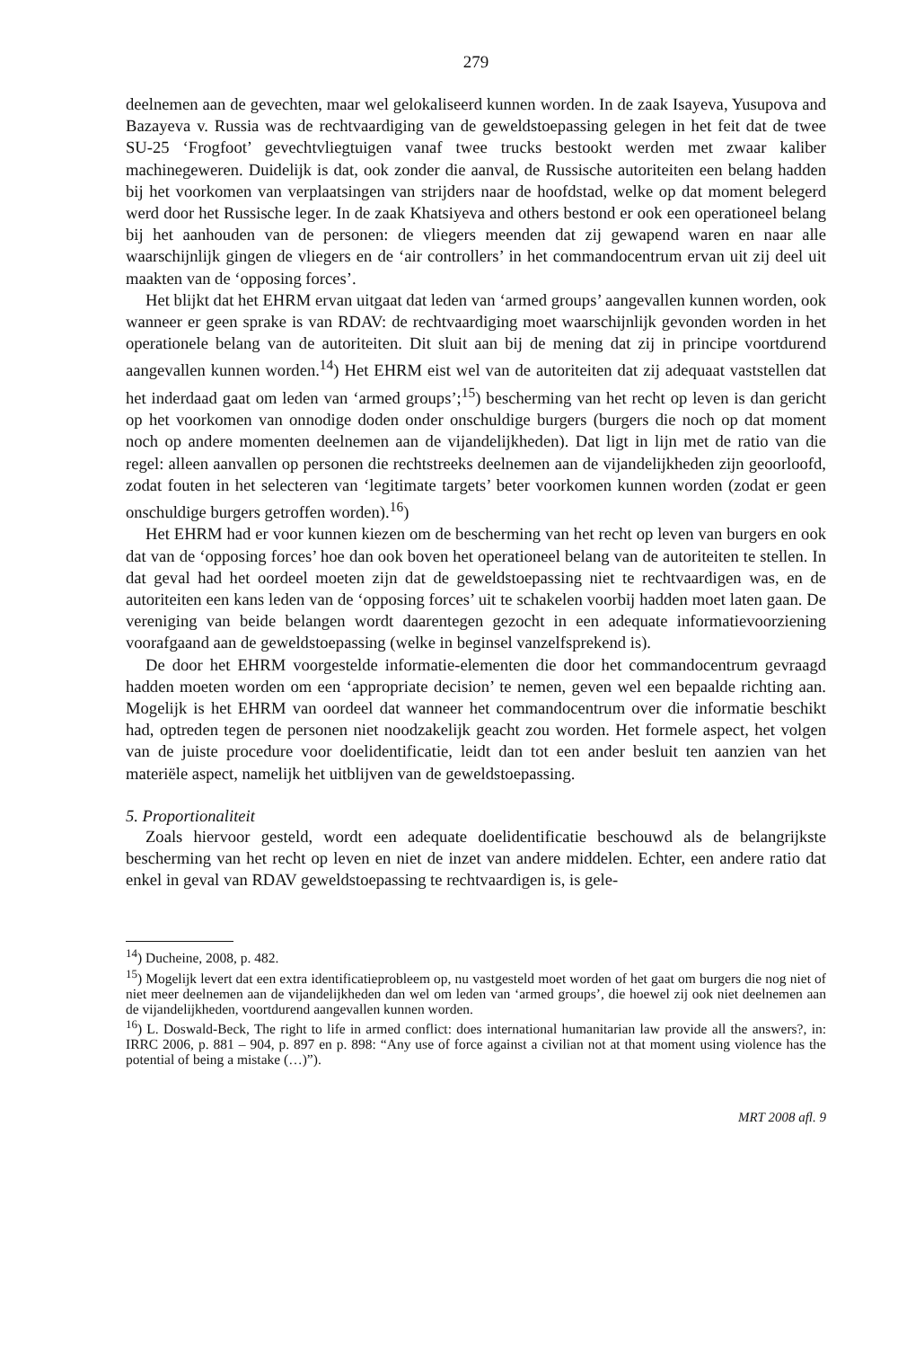279
deelnemen aan de gevechten, maar wel gelokaliseerd kunnen worden. In de zaak Isayeva, Yusupova and Bazayeva v. Russia was de rechtvaardiging van de geweldstoepassing gelegen in het feit dat de twee SU-25 ‘Frogfoot’ gevechtvliegtuigen vanaf twee trucks bestookt werden met zwaar kaliber machinegeweren. Duidelijk is dat, ook zonder die aanval, de Russische autoriteiten een belang hadden bij het voorkomen van verplaatsingen van strijders naar de hoofdstad, welke op dat moment belegerd werd door het Russische leger. In de zaak Khatsiyeva and others bestond er ook een operationeel belang bij het aanhouden van de personen: de vliegers meenden dat zij gewapend waren en naar alle waarschijnlijk gingen de vliegers en de ‘air controllers’ in het commandocentrum ervan uit zij deel uit maakten van de ‘opposing forces’.
Het blijkt dat het EHRM ervan uitgaat dat leden van ‘armed groups’ aangevallen kunnen worden, ook wanneer er geen sprake is van RDAV: de rechtvaardiging moet waarschijnlijk gevonden worden in het operationele belang van de autoriteiten. Dit sluit aan bij de mening dat zij in principe voortdurend aangevallen kunnen worden.<sup>14</sup>) Het EHRM eist wel van de autoriteiten dat zij adequaat vaststellen dat het inderdaad gaat om leden van ‘armed groups’;<sup>15</sup>) bescherming van het recht op leven is dan gericht op het voorkomen van onnodige doden onder onschuldige burgers (burgers die noch op dat moment noch op andere momenten deelnemen aan de vijandelijkheden). Dat ligt in lijn met de ratio van die regel: alleen aanvallen op personen die rechtstreeks deelnemen aan de vijandelijkheden zijn geoorloofd, zodat fouten in het selecteren van ‘legitimate targets’ beter voorkomen kunnen worden (zodat er geen onschuldige burgers getroffen worden).<sup>16</sup>)
Het EHRM had er voor kunnen kiezen om de bescherming van het recht op leven van burgers en ook dat van de ‘opposing forces’ hoe dan ook boven het operationeel belang van de autoriteiten te stellen. In dat geval had het oordeel moeten zijn dat de geweldstoepassing niet te rechtvaardigen was, en de autoriteiten een kans leden van de ‘opposing forces’ uit te schakelen voorbij hadden moet laten gaan. De vereniging van beide belangen wordt daarentegen gezocht in een adequate informatievoorziening voorafgaand aan de geweldstoepassing (welke in beginsel vanzelfsprekend is).
De door het EHRM voorgestelde informatie-elementen die door het commandocentrum gevraagd hadden moeten worden om een ‘appropriate decision’ te nemen, geven wel een bepaalde richting aan. Mogelijk is het EHRM van oordeel dat wanneer het commandocentrum over die informatie beschikt had, optreden tegen de personen niet noodzakelijk geacht zou worden. Het formele aspect, het volgen van de juiste procedure voor doelidentificatie, leidt dan tot een ander besluit ten aanzien van het materiële aspect, namelijk het uitblijven van de geweldstoepassing.
5. Proportionaliteit
Zoals hiervoor gesteld, wordt een adequate doelidentificatie beschouwd als de belangrijkste bescherming van het recht op leven en niet de inzet van andere middelen. Echter, een andere ratio dat enkel in geval van RDAV geweldstoepassing te rechtvaardigen is, is gele-
<sup>14</sup>) Ducheine, 2008, p. 482.
<sup>15</sup>) Mogelijk levert dat een extra identificatieprobleem op, nu vastgesteld moet worden of het gaat om burgers die nog niet of niet meer deelnemen aan de vijandelijkheden dan wel om leden van ‘armed groups’, die hoewel zij ook niet deelnemen aan de vijandelijkheden, voortdurend aangevallen kunnen worden.
<sup>16</sup>) L. Doswald-Beck, The right to life in armed conflict: does international humanitarian law provide all the answers?, in: IRRC 2006, p. 881 – 904, p. 897 en p. 898: “Any use of force against a civilian not at that moment using violence has the potential of being a mistake (…)”).
MRT 2008 afl. 9